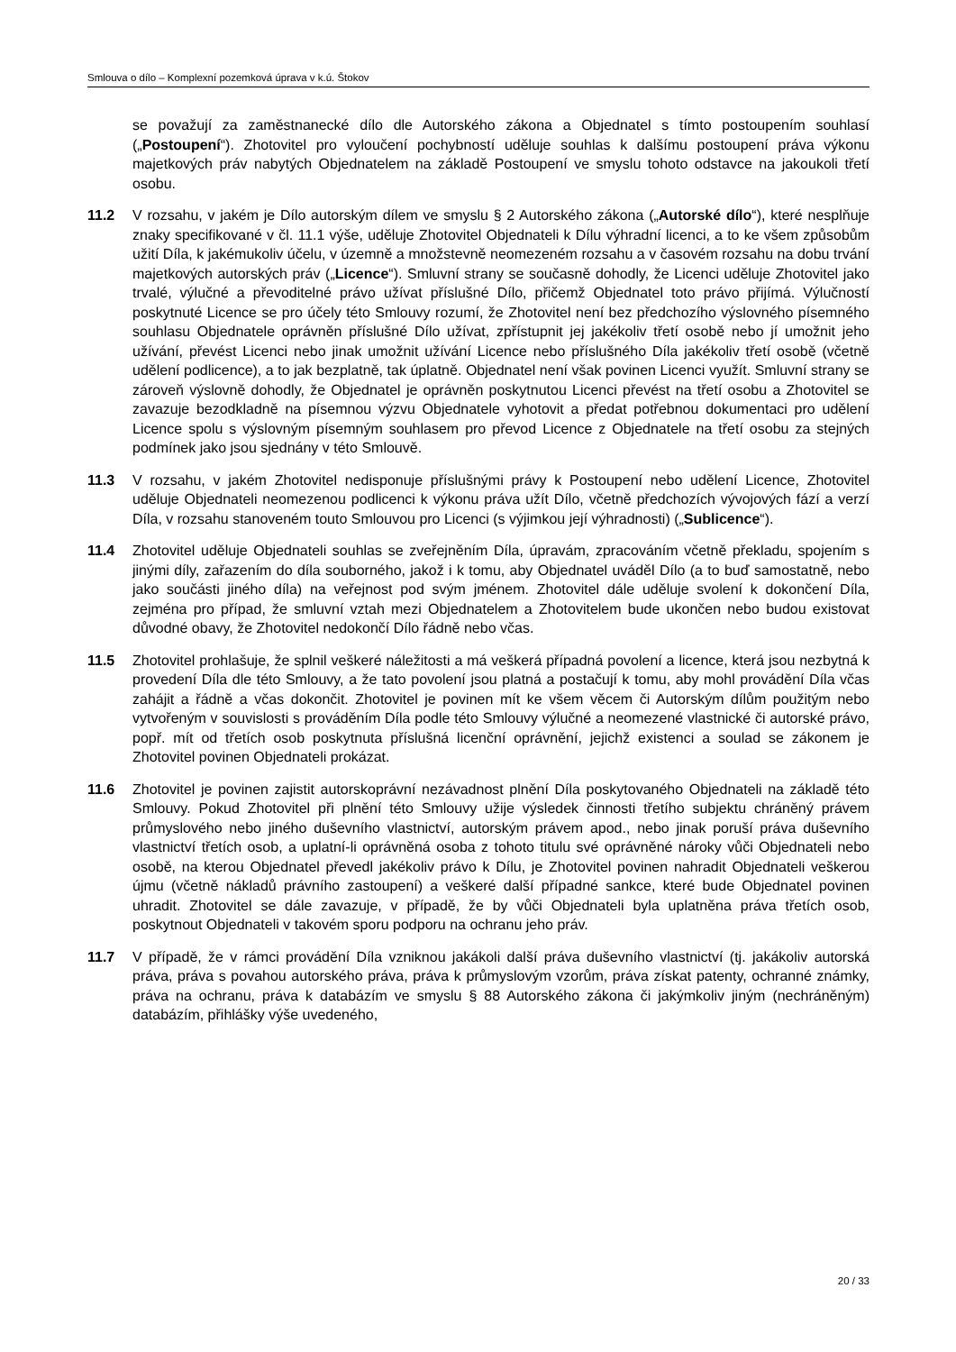Smlouva o dílo – Komplexní pozemková úprava v k.ú. Štokov
se považují za zaměstnanecké dílo dle Autorského zákona a Objednatel s tímto postoupením souhlasí („Postoupení“). Zhotovitel pro vyloučení pochybností uděluje souhlas k dalšímu postoupení práva výkonu majetkových práv nabytých Objednatelem na základě Postoupení ve smyslu tohoto odstavce na jakoukoli třetí osobu.
11.2 V rozsahu, v jakém je Dílo autorským dílem ve smyslu § 2 Autorského zákona („Autorské dílo“), které nesplňuje znaky specifikované v čl. 11.1 výše, uděluje Zhotovitel Objednateli k Dílu výhradní licenci, a to ke všem způsobům užití Díla, k jakémukoliv účelu, v územně a množstevně neomezeném rozsahu a v časovém rozsahu na dobu trvání majetkových autorských práv („Licence“). Smluvní strany se současně dohodly, že Licenci uděluje Zhotovitel jako trvalé, výlučné a převoditelné právo užívat příslušné Dílo, přičemž Objednatel toto právo přijímá. Výlučností poskytnuté Licence se pro účely této Smlouvy rozumí, že Zhotovitel není bez předchozího výslovného písemného souhlasu Objednatele oprávněn příslušné Dílo užívat, zpřístupnit jej jakékoliv třetí osobě nebo jí umožnit jeho užívání, převést Licenci nebo jinak umožnit užívání Licence nebo příslušného Díla jakékoliv třetí osobě (včetně udělení podlicence), a to jak bezplatně, tak úplatně. Objednatel není však povinen Licenci využít. Smluvní strany se zároveň výslovně dohodly, že Objednatel je oprávněn poskytnutou Licenci převést na třetí osobu a Zhotovitel se zavazuje bezodkladně na písemnou výzvu Objednatele vyhotovit a předat potřebnou dokumentaci pro udělení Licence spolu s výslovným písemným souhlasem pro převod Licence z Objednatele na třetí osobu za stejných podmínek jako jsou sjednány v této Smlouvě.
11.3 V rozsahu, v jakém Zhotovitel nedisponuje příslušnými právy k Postoupení nebo udělení Licence, Zhotovitel uděluje Objednateli neomezenou podlicenci k výkonu práva užít Dílo, včetně předchozích vývojových fází a verzí Díla, v rozsahu stanoveném touto Smlouvou pro Licenci (s výjimkou její výhradnosti) („Sublicence“).
11.4 Zhotovitel uděluje Objednateli souhlas se zveřejněním Díla, úpravám, zpracováním včetně překladu, spojením s jinými díly, zařazením do díla souborného, jakož i k tomu, aby Objednatel uváděl Dílo (a to buď samostatně, nebo jako součásti jiného díla) na veřejnost pod svým jménem. Zhotovitel dále uděluje svolení k dokončení Díla, zejména pro případ, že smluvní vztah mezi Objednatelem a Zhotovitelem bude ukončen nebo budou existovat důvodné obavy, že Zhotovitel nedokončí Dílo řádně nebo včas.
11.5 Zhotovitel prohlašuje, že splnil veškeré náležitosti a má veškerá případná povolení a licence, která jsou nezbytná k provedení Díla dle této Smlouvy, a že tato povolení jsou platná a postačují k tomu, aby mohl provádění Díla včas zahájit a řádně a včas dokončit. Zhotovitel je povinen mít ke všem věcem či Autorským dílům použitým nebo vytvořeným v souvislosti s prováděním Díla podle této Smlouvy výlučné a neomezené vlastnické či autorské právo, popř. mít od třetích osob poskytnuta příslušná licenční oprávnění, jejichž existenci a soulad se zákonem je Zhotovitel povinen Objednateli prokázat.
11.6 Zhotovitel je povinen zajistit autorskoprávní nezávadnost plnění Díla poskytovaného Objednateli na základě této Smlouvy. Pokud Zhotovitel při plnění této Smlouvy užije výsledek činnosti třetího subjektu chráněný právem průmyslového nebo jiného duševního vlastnictví, autorským právem apod., nebo jinak poruší práva duševního vlastnictví třetích osob, a uplatní-li oprávněná osoba z tohoto titulu své oprávněné nároky vůči Objednateli nebo osobě, na kterou Objednatel převedl jakékoliv právo k Dílu, je Zhotovitel povinen nahradit Objednateli veškerou újmu (včetně nákladů právního zastoupení) a veškeré další případné sankce, které bude Objednatel povinen uhradit. Zhotovitel se dále zavazuje, v případě, že by vůči Objednateli byla uplatněna práva třetích osob, poskytnout Objednateli v takovém sporu podporu na ochranu jeho práv.
11.7 V případě, že v rámci provádění Díla vzniknou jakákoli další práva duševního vlastnictví (tj. jakákoliv autorská práva, práva s povahou autorského práva, práva k průmyslovým vzorům, práva získat patenty, ochranné známky, práva na ochranu, práva k databázím ve smyslu § 88 Autorského zákona či jakýmkoliv jiným (nechráněným) databázím, přihlášky výše uvedeného,
20 / 33